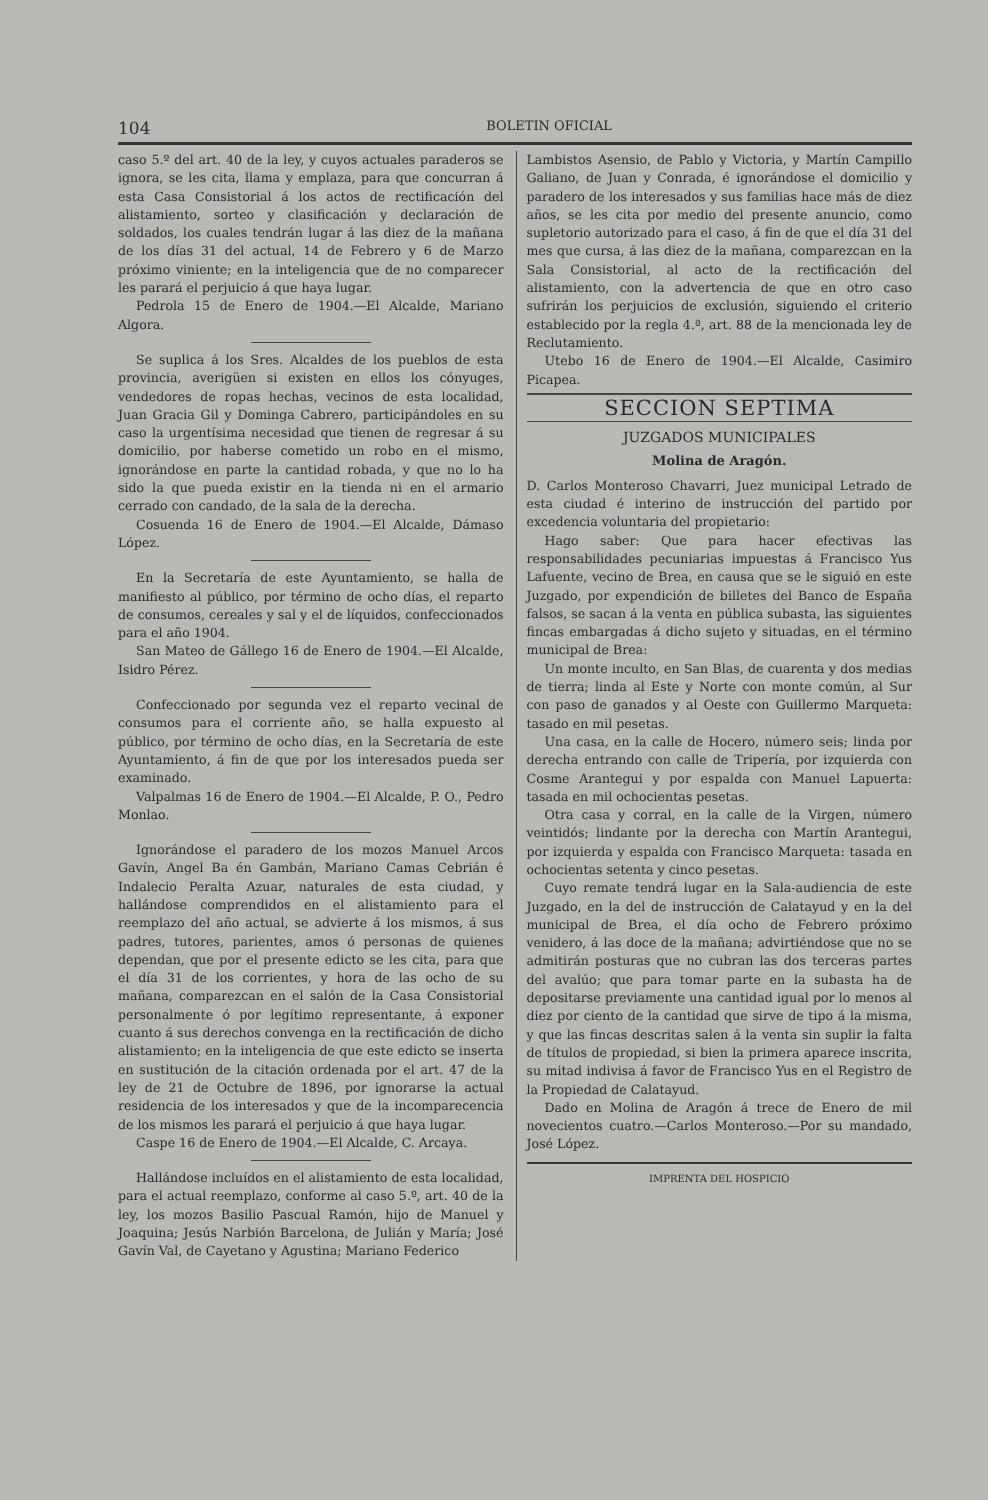104 BOLETIN OFICIAL
caso 5.º del art. 40 de la ley, y cuyos actuales paraderos se ignora, se les cita, llama y emplaza, para que concurran á esta Casa Consistorial á los actos de rectificación del alistamiento, sorteo y clasificación y declaración de soldados, los cuales tendrán lugar á las diez de la mañana de los días 31 del actual, 14 de Febrero y 6 de Marzo próximo viniente; en la inteligencia que de no comparecer les parará el perjuicio á que haya lugar.
Pedrola 15 de Enero de 1904.—El Alcalde, Mariano Algora.
Se suplica á los Sres. Alcaldes de los pueblos de esta provincia, averigüen si existen en ellos los cónyuges, vendedores de ropas hechas, vecinos de esta localidad, Juan Gracia Gil y Dominga Cabrero, participándoles en su caso la urgentísima necesidad que tienen de regresar á su domicilio, por haberse cometido un robo en el mismo, ignorándose en parte la cantidad robada, y que no lo ha sido la que pueda existir en la tienda ni en el armario cerrado con candado, de la sala de la derecha.
Cosuenda 16 de Enero de 1904.—El Alcalde, Dámaso López.
En la Secretaría de este Ayuntamiento, se halla de manifiesto al público, por término de ocho días, el reparto de consumos, cereales y sal y el de líquidos, confeccionados para el año 1904.
San Mateo de Gállego 16 de Enero de 1904.—El Alcalde, Isidro Pérez.
Confeccionado por segunda vez el reparto vecinal de consumos para el corriente año, se halla expuesto al público, por término de ocho días, en la Secretaría de este Ayuntamiento, á fin de que por los interesados pueda ser examinado.
Valpalmas 16 de Enero de 1904.—El Alcalde, P. O., Pedro Monlao.
Ignorándose el paradero de los mozos Manuel Arcos Gavín, Angel Ba én Gambán, Mariano Camas Cebrián é Indalecio Peralta Azuar, naturales de esta ciudad, y hallándose comprendidos en el alistamiento para el reemplazo del año actual, se advierte á los mismos, á sus padres, tutores, parientes, amos ó personas de quienes dependan, que por el presente edicto se les cita, para que el día 31 de los corrientes, y hora de las ocho de su mañana, comparezcan en el salón de la Casa Consistorial personalmente ó por legítimo representante, á exponer cuanto á sus derechos convenga en la rectificación de dicho alistamiento; en la inteligencia de que este edicto se inserta en sustitución de la citación ordenada por el art. 47 de la ley de 21 de Octubre de 1896, por ignorarse la actual residencia de los interesados y que de la incomparecencia de los mismos les parará el perjuicio á que haya lugar.
Caspe 16 de Enero de 1904.—El Alcalde, C. Arcaya.
Hallándose incluídos en el alistamiento de esta localidad, para el actual reemplazo, conforme al caso 5.º, art. 40 de la ley, los mozos Basilio Pascual Ramón, hijo de Manuel y Joaquina; Jesús Narbión Barcelona, de Julián y María; José Gavín Val, de Cayetano y Agustina; Mariano Federico
Lambistos Asensio, de Pablo y Victoria, y Martín Campillo Galiano, de Juan y Conrada, é ignorándose el domicilio y paradero de los interesados y sus familias hace más de diez años, se les cita por medio del presente anuncio, como supletorio autorizado para el caso, á fin de que el día 31 del mes que cursa, á las diez de la mañana, comparezcan en la Sala Consistorial, al acto de la rectificación del alistamiento, con la advertencia de que en otro caso sufrirán los perjuicios de exclusión, siguiendo el criterio establecido por la regla 4.ª, art. 88 de la mencionada ley de Reclutamiento.
Utebo 16 de Enero de 1904.—El Alcalde, Casimiro Picapea.
SECCION SEPTIMA
JUZGADOS MUNICIPALES
Molina de Aragón.
D. Carlos Monteroso Chavarri, Juez municipal Letrado de esta ciudad é interino de instrucción del partido por excedencia voluntaria del propietario:
Hago saber: Que para hacer efectivas las responsabilidades pecuniarias impuestas á Francisco Yus Lafuente, vecino de Brea, en causa que se le siguió en este Juzgado, por expendición de billetes del Banco de España falsos, se sacan á la venta en pública subasta, las siguientes fincas embargadas á dicho sujeto y situadas, en el término municipal de Brea:
Un monte inculto, en San Blas, de cuarenta y dos medias de tierra; linda al Este y Norte con monte común, al Sur con paso de ganados y al Oeste con Guillermo Marqueta: tasado en mil pesetas.
Una casa, en la calle de Hocero, número seis; linda por derecha entrando con calle de Tripería, por izquierda con Cosme Arantegui y por espalda con Manuel Lapuerta: tasada en mil ochocientas pesetas.
Otra casa y corral, en la calle de la Virgen, número veintidós; lindante por la derecha con Martín Arantegui, por izquierda y espalda con Francisco Marqueta: tasada en ochocientas setenta y cinco pesetas.
Cuyo remate tendrá lugar en la Sala-audiencia de este Juzgado, en la del de instrucción de Calatayud y en la del municipal de Brea, el día ocho de Febrero próximo venidero, á las doce de la mañana; advirtiéndose que no se admitirán posturas que no cubran las dos terceras partes del avalúo; que para tomar parte en la subasta ha de depositarse previamente una cantidad igual por lo menos al diez por ciento de la cantidad que sirve de tipo á la misma, y que las fincas descritas salen á la venta sin suplir la falta de títulos de propiedad, si bien la primera aparece inscrita, su mitad indivisa á favor de Francisco Yus en el Registro de la Propiedad de Calatayud.
Dado en Molina de Aragón á trece de Enero de mil novecientos cuatro.—Carlos Monteroso.—Por su mandado, José López.
IMPRENTA DEL HOSPICIO